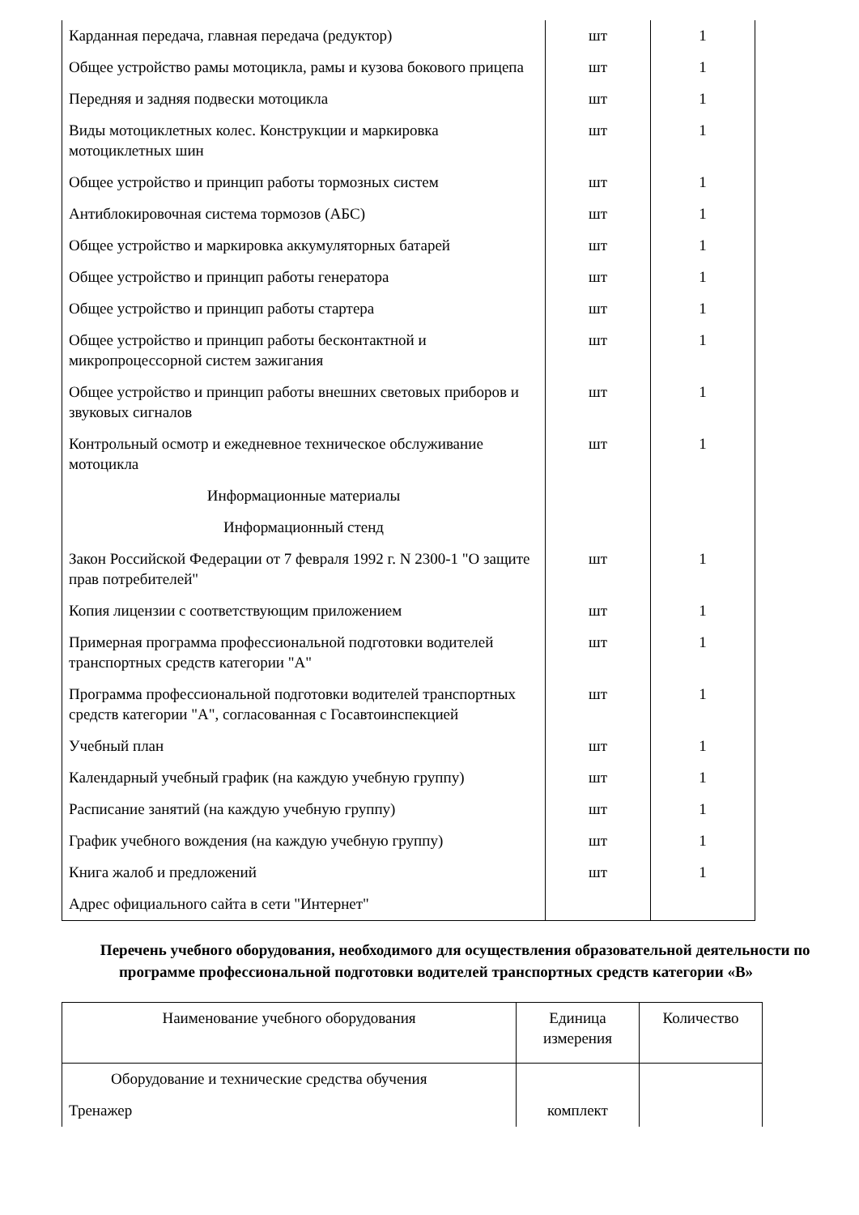| Карданная передача, главная передача (редуктор) | шт | 1 |
| Общее устройство рамы мотоцикла, рамы и кузова бокового прицепа | шт | 1 |
| Передняя и задняя подвески мотоцикла | шт | 1 |
| Виды мотоциклетных колес. Конструкции и маркировка мотоциклетных шин | шт | 1 |
| Общее устройство и принцип работы тормозных систем | шт | 1 |
| Антиблокировочная система тормозов (АБС) | шт | 1 |
| Общее устройство и маркировка аккумуляторных батарей | шт | 1 |
| Общее устройство и принцип работы генератора | шт | 1 |
| Общее устройство и принцип работы стартера | шт | 1 |
| Общее устройство и принцип работы бесконтактной и микропроцессорной систем зажигания | шт | 1 |
| Общее устройство и принцип работы внешних световых приборов и звуковых сигналов | шт | 1 |
| Контрольный осмотр и ежедневное техническое обслуживание мотоцикла | шт | 1 |
| Информационные материалы | | |
| Информационный стенд | | |
| Закон Российской Федерации от 7 февраля 1992 г. N 2300-1 "О защите прав потребителей" | шт | 1 |
| Копия лицензии с соответствующим приложением | шт | 1 |
| Примерная программа профессиональной подготовки водителей транспортных средств категории "А" | шт | 1 |
| Программа профессиональной подготовки водителей транспортных средств категории "А", согласованная с Госавтоинспекцией | шт | 1 |
| Учебный план | шт | 1 |
| Календарный учебный график (на каждую учебную группу) | шт | 1 |
| Расписание занятий (на каждую учебную группу) | шт | 1 |
| График учебного вождения (на каждую учебную группу) | шт | 1 |
| Книга жалоб и предложений | шт | 1 |
| Адрес официального сайта в сети "Интернет" | | |
Перечень учебного оборудования, необходимого для осуществления образовательной деятельности по программе профессиональной подготовки водителей транспортных средств категории «В»
| Наименование учебного оборудования | Единица измерения | Количество |
| --- | --- | --- |
| Оборудование и технические средства обучения | | |
| Тренажер | комплект | |